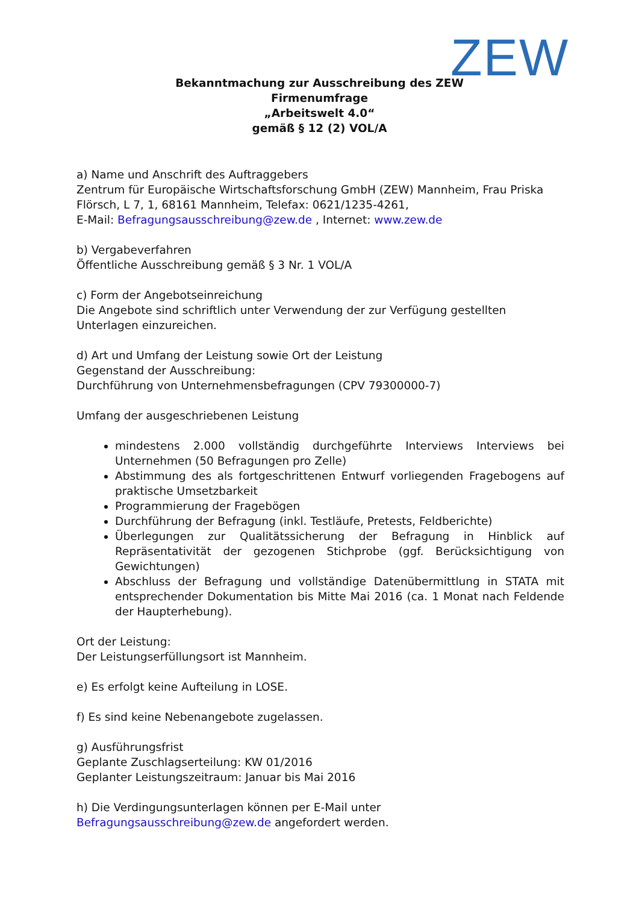ZEW
Bekanntmachung zur Ausschreibung des ZEW
Firmenumfrage
„Arbeitswelt 4.0“
gemäß § 12 (2) VOL/A
a) Name und Anschrift des Auftraggebers
Zentrum für Europäische Wirtschaftsforschung GmbH (ZEW) Mannheim, Frau Priska Flörsch, L 7, 1, 68161 Mannheim, Telefax: 0621/1235-4261,
E-Mail: Befragungsausschreibung@zew.de , Internet: www.zew.de
b) Vergabeverfahren
Öffentliche Ausschreibung gemäß § 3 Nr. 1 VOL/A
c) Form der Angebotseinreichung
Die Angebote sind schriftlich unter Verwendung der zur Verfügung gestellten Unterlagen einzureichen.
d) Art und Umfang der Leistung sowie Ort der Leistung
Gegenstand der Ausschreibung:
Durchführung von Unternehmensbefragungen (CPV 79300000-7)
Umfang der ausgeschriebenen Leistung
mindestens 2.000 vollständig durchgeführte Interviews Interviews bei Unternehmen (50 Befragungen pro Zelle)
Abstimmung des als fortgeschrittenen Entwurf vorliegenden Fragebogens auf praktische Umsetzbarkeit
Programmierung der Fragebögen
Durchführung der Befragung (inkl. Testläufe, Pretests, Feldberichte)
Überlegungen zur Qualitätssicherung der Befragung in Hinblick auf Repräsentativität der gezogenen Stichprobe (ggf. Berücksichtigung von Gewichtungen)
Abschluss der Befragung und vollständige Datenübermittlung in STATA mit entsprechender Dokumentation bis Mitte Mai 2016 (ca. 1 Monat nach Feldende der Haupterhebung).
Ort der Leistung:
Der Leistungserfüllungsort ist Mannheim.
e) Es erfolgt keine Aufteilung in LOSE.
f) Es sind keine Nebenangebote zugelassen.
g) Ausführungsfrist
Geplante Zuschlagserteilung: KW 01/2016
Geplanter Leistungszeitraum: Januar bis Mai 2016
h) Die Verdingungsunterlagen können per E-Mail unter Befragungsausschreibung@zew.de angefordert werden.